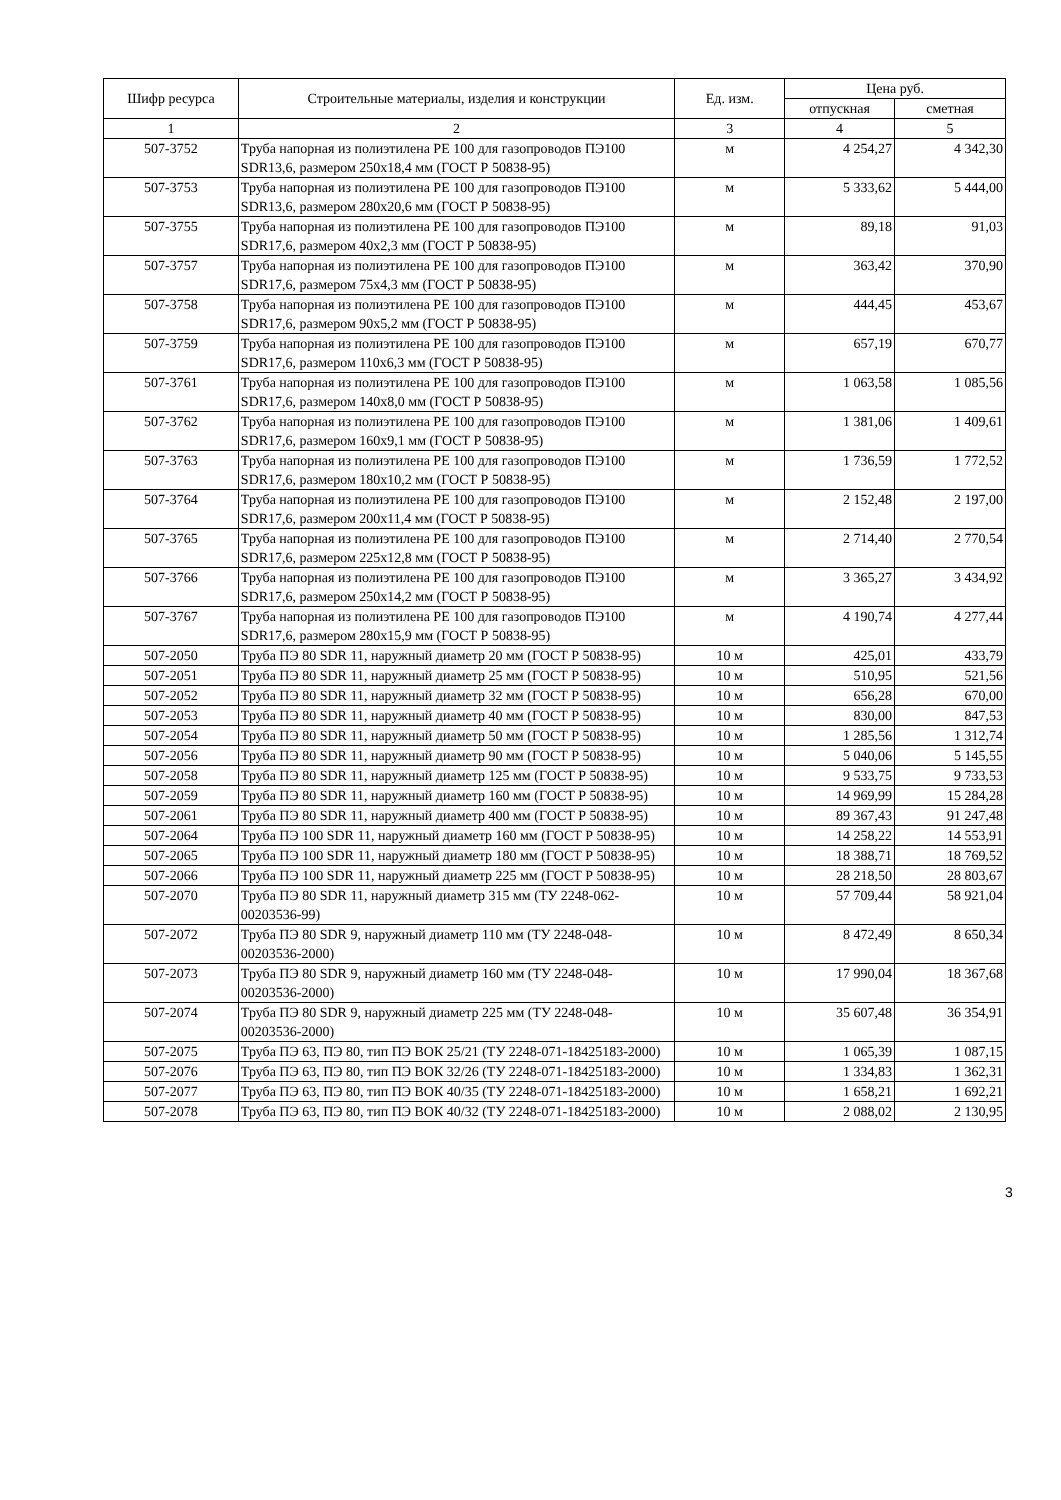| Шифр ресурса | Строительные материалы, изделия и конструкции | Ед. изм. | Цена руб. | |
| --- | --- | --- | --- | --- |
| | | | отпускная | сметная |
| 1 | 2 | 3 | 4 | 5 |
| 507-3752 | Труба напорная из полиэтилена PE 100 для газопроводов ПЭ100 SDR13,6, размером 250х18,4 мм (ГОСТ Р 50838-95) | м | 4 254,27 | 4 342,30 |
| 507-3753 | Труба напорная из полиэтилена PE 100 для газопроводов ПЭ100 SDR13,6, размером 280х20,6 мм (ГОСТ Р 50838-95) | м | 5 333,62 | 5 444,00 |
| 507-3755 | Труба напорная из полиэтилена PE 100 для газопроводов ПЭ100 SDR17,6, размером 40х2,3 мм (ГОСТ Р 50838-95) | м | 89,18 | 91,03 |
| 507-3757 | Труба напорная из полиэтилена PE 100 для газопроводов ПЭ100 SDR17,6, размером 75х4,3 мм (ГОСТ Р 50838-95) | м | 363,42 | 370,90 |
| 507-3758 | Труба напорная из полиэтилена PE 100 для газопроводов ПЭ100 SDR17,6, размером 90х5,2 мм (ГОСТ Р 50838-95) | м | 444,45 | 453,67 |
| 507-3759 | Труба напорная из полиэтилена PE 100 для газопроводов ПЭ100 SDR17,6, размером 110х6,3 мм (ГОСТ Р 50838-95) | м | 657,19 | 670,77 |
| 507-3761 | Труба напорная из полиэтилена PE 100 для газопроводов ПЭ100 SDR17,6, размером 140х8,0 мм (ГОСТ Р 50838-95) | м | 1 063,58 | 1 085,56 |
| 507-3762 | Труба напорная из полиэтилена PE 100 для газопроводов ПЭ100 SDR17,6, размером 160х9,1 мм (ГОСТ Р 50838-95) | м | 1 381,06 | 1 409,61 |
| 507-3763 | Труба напорная из полиэтилена PE 100 для газопроводов ПЭ100 SDR17,6, размером 180х10,2 мм (ГОСТ Р 50838-95) | м | 1 736,59 | 1 772,52 |
| 507-3764 | Труба напорная из полиэтилена PE 100 для газопроводов ПЭ100 SDR17,6, размером 200х11,4 мм (ГОСТ Р 50838-95) | м | 2 152,48 | 2 197,00 |
| 507-3765 | Труба напорная из полиэтилена PE 100 для газопроводов ПЭ100 SDR17,6, размером 225х12,8 мм (ГОСТ Р 50838-95) | м | 2 714,40 | 2 770,54 |
| 507-3766 | Труба напорная из полиэтилена PE 100 для газопроводов ПЭ100 SDR17,6, размером 250х14,2 мм (ГОСТ Р 50838-95) | м | 3 365,27 | 3 434,92 |
| 507-3767 | Труба напорная из полиэтилена PE 100 для газопроводов ПЭ100 SDR17,6, размером 280х15,9 мм (ГОСТ Р 50838-95) | м | 4 190,74 | 4 277,44 |
| 507-2050 | Труба ПЭ 80 SDR 11, наружный диаметр 20 мм (ГОСТ Р 50838-95) | 10 м | 425,01 | 433,79 |
| 507-2051 | Труба ПЭ 80 SDR 11, наружный диаметр 25 мм (ГОСТ Р 50838-95) | 10 м | 510,95 | 521,56 |
| 507-2052 | Труба ПЭ 80 SDR 11, наружный диаметр 32 мм (ГОСТ Р 50838-95) | 10 м | 656,28 | 670,00 |
| 507-2053 | Труба ПЭ 80 SDR 11, наружный диаметр 40 мм (ГОСТ Р 50838-95) | 10 м | 830,00 | 847,53 |
| 507-2054 | Труба ПЭ 80 SDR 11, наружный диаметр 50 мм (ГОСТ Р 50838-95) | 10 м | 1 285,56 | 1 312,74 |
| 507-2056 | Труба ПЭ 80 SDR 11, наружный диаметр 90 мм (ГОСТ Р 50838-95) | 10 м | 5 040,06 | 5 145,55 |
| 507-2058 | Труба ПЭ 80 SDR 11, наружный диаметр 125 мм (ГОСТ Р 50838-95) | 10 м | 9 533,75 | 9 733,53 |
| 507-2059 | Труба ПЭ 80 SDR 11, наружный диаметр 160 мм (ГОСТ Р 50838-95) | 10 м | 14 969,99 | 15 284,28 |
| 507-2061 | Труба ПЭ 80 SDR 11, наружный диаметр 400 мм (ГОСТ Р 50838-95) | 10 м | 89 367,43 | 91 247,48 |
| 507-2064 | Труба ПЭ 100 SDR 11, наружный диаметр 160 мм (ГОСТ Р 50838-95) | 10 м | 14 258,22 | 14 553,91 |
| 507-2065 | Труба ПЭ 100 SDR 11, наружный диаметр 180 мм (ГОСТ Р 50838-95) | 10 м | 18 388,71 | 18 769,52 |
| 507-2066 | Труба ПЭ 100 SDR 11, наружный диаметр 225 мм (ГОСТ Р 50838-95) | 10 м | 28 218,50 | 28 803,67 |
| 507-2070 | Труба ПЭ 80 SDR 11, наружный диаметр 315 мм (ТУ 2248-062-00203536-99) | 10 м | 57 709,44 | 58 921,04 |
| 507-2072 | Труба ПЭ 80 SDR 9, наружный диаметр 110 мм (ТУ 2248-048-00203536-2000) | 10 м | 8 472,49 | 8 650,34 |
| 507-2073 | Труба ПЭ 80 SDR 9, наружный диаметр 160 мм (ТУ 2248-048-00203536-2000) | 10 м | 17 990,04 | 18 367,68 |
| 507-2074 | Труба ПЭ 80 SDR 9, наружный диаметр 225 мм (ТУ 2248-048-00203536-2000) | 10 м | 35 607,48 | 36 354,91 |
| 507-2075 | Труба ПЭ 63, ПЭ 80, тип ПЭ ВОК 25/21 (ТУ 2248-071-18425183-2000) | 10 м | 1 065,39 | 1 087,15 |
| 507-2076 | Труба ПЭ 63, ПЭ 80, тип ПЭ ВОК 32/26 (ТУ 2248-071-18425183-2000) | 10 м | 1 334,83 | 1 362,31 |
| 507-2077 | Труба ПЭ 63, ПЭ 80, тип ПЭ ВОК 40/35 (ТУ 2248-071-18425183-2000) | 10 м | 1 658,21 | 1 692,21 |
| 507-2078 | Труба ПЭ 63, ПЭ 80, тип ПЭ ВОК 40/32 (ТУ 2248-071-18425183-2000) | 10 м | 2 088,02 | 2 130,95 |
3